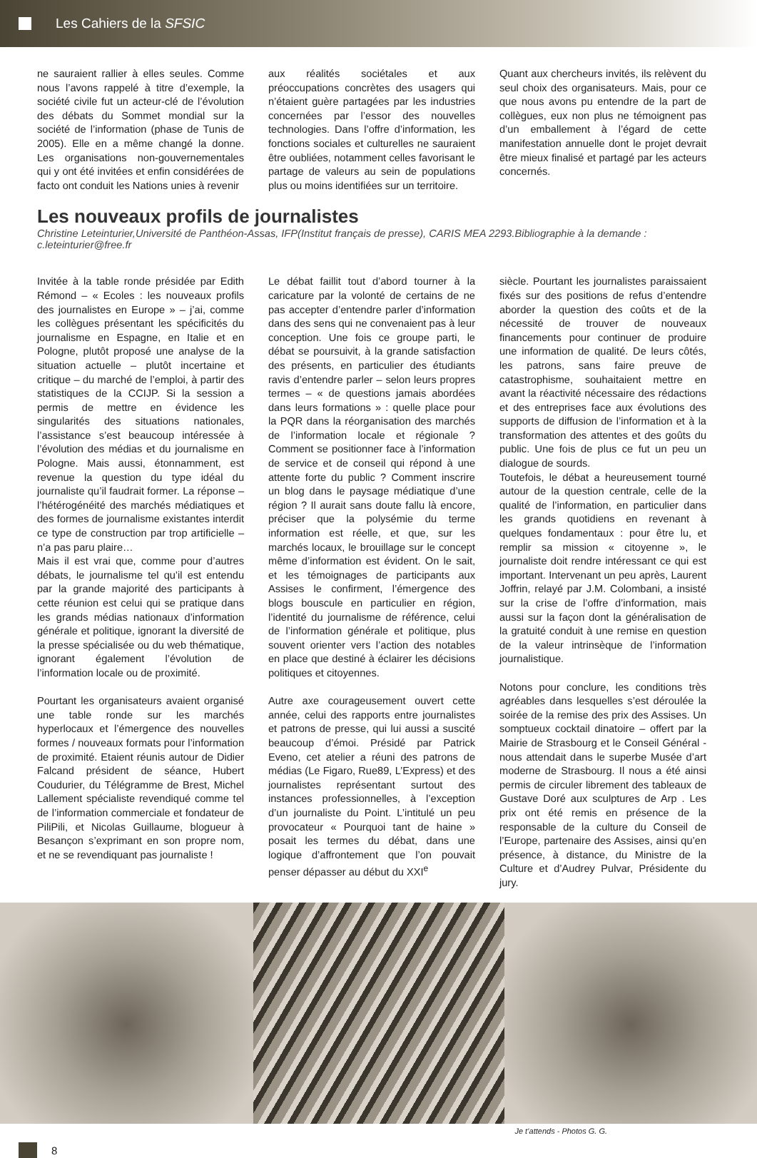Les Cahiers de la SFSIC
ne sauraient rallier à elles seules. Comme nous l’avons rappelé à titre d’exemple, la société civile fut un acteur-clé de l’évolution des débats du Sommet mondial sur la société de l’information (phase de Tunis de 2005). Elle en a même changé la donne. Les organisations non-gouvernementales qui y ont été invitées et enfin considérées de facto ont conduit les Nations unies à revenir
aux réalités sociétales et aux préoccupations concrètes des usagers qui n’étaient guère partagées par les industries concernées par l’essor des nouvelles technologies. Dans l’offre d’information, les fonctions sociales et culturelles ne sauraient être oubliées, notamment celles favorisant le partage de valeurs au sein de populations plus ou moins identifiées sur un territoire.
Quant aux chercheurs invités, ils relèvent du seul choix des organisateurs. Mais, pour ce que nous avons pu entendre de la part de collègues, eux non plus ne témoignent pas d’un emballement à l’égard de cette manifestation annuelle dont le projet devrait être mieux finalisé et partagé par les acteurs concernés.
Les nouveaux profils de journalistes
Christine Leteinturier,Université de Panthéon-Assas, IFP(Institut français de presse), CARIS MEA 2293.Bibliographie à la demande : c.leteinturier@free.fr
Invitée à la table ronde présidée par Edith Rémond – « Ecoles : les nouveaux profils des journalistes en Europe » – j’ai, comme les collègues présentant les spécificités du journalisme en Espagne, en Italie et en Pologne, plutôt proposé une analyse de la situation actuelle – plutôt incertaine et critique – du marché de l’emploi, à partir des statistiques de la CCIJP. Si la session a permis de mettre en évidence les singularités des situations nationales, l’assistance s’est beaucoup intéressée à l’évolution des médias et du journalisme en Pologne. Mais aussi, étonnamment, est revenue la question du type idéal du journaliste qu’il faudrait former. La réponse – l’hétérogénéité des marchés médiatiques et des formes de journalisme existantes interdit ce type de construction par trop artificielle – n’a pas paru plaire…
Mais il est vrai que, comme pour d’autres débats, le journalisme tel qu’il est entendu par la grande majorité des participants à cette réunion est celui qui se pratique dans les grands médias nationaux d’information générale et politique, ignorant la diversité de la presse spécialisée ou du web thématique, ignorant également l’évolution de l’information locale ou de proximité.
Pourtant les organisateurs avaient organisé une table ronde sur les marchés hyperlocaux et l’émergence des nouvelles formes / nouveaux formats pour l’information de proximité. Etaient réunis autour de Didier Falcand président de séance, Hubert Coudurier, du Télégramme de Brest, Michel Lallement spécialiste revendiqué comme tel de l’information commerciale et fondateur de PiliPili, et Nicolas Guillaume, blogueur à Besançon s’exprimant en son propre nom, et ne se revendiquant pas journaliste !
Le débat faillit tout d’abord tourner à la caricature par la volonté de certains de ne pas accepter d’entendre parler d’information dans des sens qui ne convenaient pas à leur conception. Une fois ce groupe parti, le débat se poursuivit, à la grande satisfaction des présents, en particulier des étudiants ravis d’entendre parler – selon leurs propres termes – « de questions jamais abordées dans leurs formations » : quelle place pour la PQR dans la réorganisation des marchés de l’information locale et régionale ? Comment se positionner face à l’information de service et de conseil qui répond à une attente forte du public ? Comment inscrire un blog dans le paysage médiatique d’une région ? Il aurait sans doute fallu là encore, préciser que la polysémie du terme information est réelle, et que, sur les marchés locaux, le brouillage sur le concept même d’information est évident. On le sait, et les témoignages de participants aux Assises le confirment, l’émergence des blogs bouscule en particulier en région, l’identité du journalisme de référence, celui de l’information générale et politique, plus souvent orienter vers l’action des notables en place que destiné à éclairer les décisions politiques et citoyennes.
Autre axe courageusement ouvert cette année, celui des rapports entre journalistes et patrons de presse, qui lui aussi a suscité beaucoup d’émoi. Présidé par Patrick Eveno, cet atelier a réuni des patrons de médias (Le Figaro, Rue89, L’Express) et des journalistes représentant surtout des instances professionnelles, à l’exception d’un journaliste du Point. L’intitulé un peu provocateur « Pourquoi tant de haine » posait les termes du débat, dans une logique d’affrontement que l’on pouvait penser dépasser au début du XXI<sup>e</sup>
siècle. Pourtant les journalistes paraissaient fixés sur des positions de refus d’entendre aborder la question des coûts et de la nécessité de trouver de nouveaux financements pour continuer de produire une information de qualité. De leurs côtés, les patrons, sans faire preuve de catastrophisme, souhaitaient mettre en avant la réactivité nécessaire des rédactions et des entreprises face aux évolutions des supports de diffusion de l’information et à la transformation des attentes et des goûts du public. Une fois de plus ce fut un peu un dialogue de sourds.
Toutefois, le débat a heureusement tourné autour de la question centrale, celle de la qualité de l’information, en particulier dans les grands quotidiens en revenant à quelques fondamentaux : pour être lu, et remplir sa mission « citoyenne », le journaliste doit rendre intéressant ce qui est important. Intervenant un peu après, Laurent Joffrin, relayé par J.M. Colombani, a insisté sur la crise de l’offre d’information, mais aussi sur la façon dont la généralisation de la gratuité conduit à une remise en question de la valeur intrinsèque de l’information journalistique.
Notons pour conclure, les conditions très agréables dans lesquelles s’est déroulée la soirée de la remise des prix des Assises. Un somptueux cocktail dinatoire – offert par la Mairie de Strasbourg et le Conseil Général - nous attendait dans le superbe Musée d’art moderne de Strasbourg. Il nous a été ainsi permis de circuler librement des tableaux de Gustave Doré aux sculptures de Arp . Les prix ont été remis en présence de la responsable de la culture du Conseil de l’Europe, partenaire des Assises, ainsi qu’en présence, à distance, du Ministre de la Culture et d’Audrey Pulvar, Présidente du jury.
Je t’attends - Photos G. G.
8